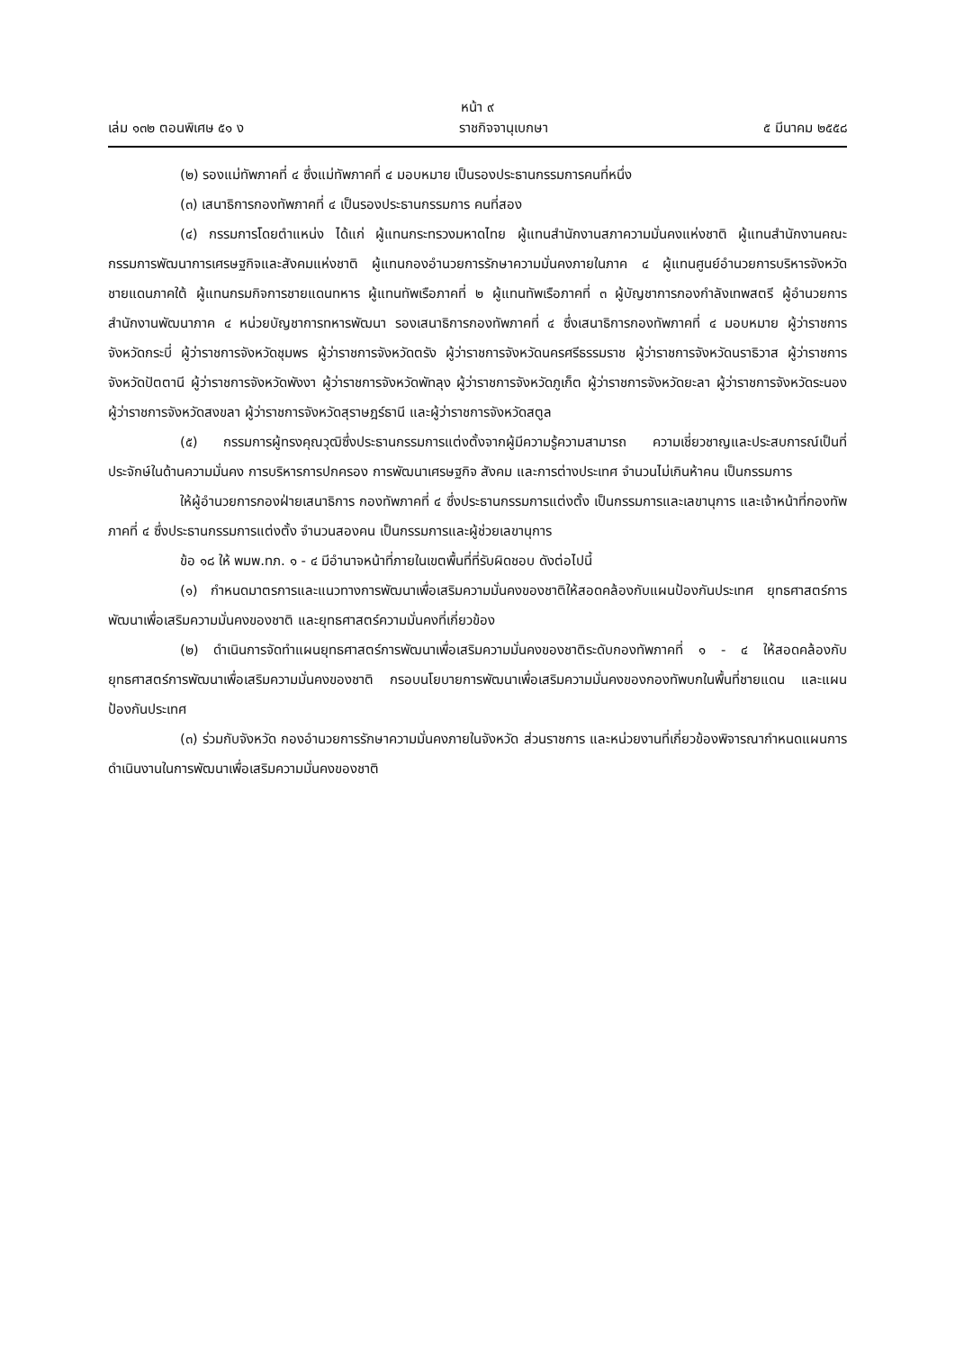หน้า ๙
เล่ม ๑๓๒ ตอนพิเศษ ๕๑ ง ราชกิจจานุเบกษา ๕ มีนาคม ๒๕๕๘
(๒) รองแม่ทัพภาคที่ ๔ ซึ่งแม่ทัพภาคที่ ๔ มอบหมาย เป็นรองประธานกรรมการคนที่หนึ่ง
(๓) เสนาธิการกองทัพภาคที่ ๔ เป็นรองประธานกรรมการ คนที่สอง
(๔) กรรมการโดยตำแหน่ง ได้แก่ ผู้แทนกระทรวงมหาดไทย ผู้แทนสำนักงานสภาความมั่นคงแห่งชาติ ผู้แทนสำนักงานคณะกรรมการพัฒนาการเศรษฐกิจและสังคมแห่งชาติ ผู้แทนกองอำนวยการรักษาความมั่นคงภายในภาค ๔ ผู้แทนศูนย์อำนวยการบริหารจังหวัดชายแดนภาคใต้ ผู้แทนกรมกิจการชายแดนทหาร ผู้แทนทัพเรือภาคที่ ๒ ผู้แทนทัพเรือภาคที่ ๓ ผู้บัญชาการกองกำลังเทพสตรี ผู้อำนวยการสำนักงานพัฒนาภาค ๔ หน่วยบัญชาการทหารพัฒนา รองเสนาธิการกองทัพภาคที่ ๔ ซึ่งเสนาธิการกองทัพภาคที่ ๔ มอบหมาย ผู้ว่าราชการจังหวัดกระบี่ ผู้ว่าราชการจังหวัดชุมพร ผู้ว่าราชการจังหวัดตรัง ผู้ว่าราชการจังหวัดนครศรีธรรมราช ผู้ว่าราชการจังหวัดนราธิวาส ผู้ว่าราชการจังหวัดปัตตานี ผู้ว่าราชการจังหวัดพังงา ผู้ว่าราชการจังหวัดพัทลุง ผู้ว่าราชการจังหวัดภูเก็ต ผู้ว่าราชการจังหวัดยะลา ผู้ว่าราชการจังหวัดระนอง ผู้ว่าราชการจังหวัดสงขลา ผู้ว่าราชการจังหวัดสุราษฎร์ธานี และผู้ว่าราชการจังหวัดสตูล
(๕) กรรมการผู้ทรงคุณวุฒิซึ่งประธานกรรมการแต่งตั้งจากผู้มีความรู้ความสามารถ ความเชี่ยวชาญและประสบการณ์เป็นที่ประจักษ์ในด้านความมั่นคง การบริหารการปกครอง การพัฒนาเศรษฐกิจ สังคม และการต่างประเทศ จำนวนไม่เกินห้าคน เป็นกรรมการ
ให้ผู้อำนวยการกองฝ่ายเสนาธิการ กองทัพภาคที่ ๔ ซึ่งประธานกรรมการแต่งตั้ง เป็นกรรมการและเลขานุการ และเจ้าหน้าที่กองทัพภาคที่ ๔ ซึ่งประธานกรรมการแต่งตั้ง จำนวนสองคน เป็นกรรมการและผู้ช่วยเลขานุการ
ข้อ ๑๘ ให้ พมพ.ทภ. ๑ - ๔ มีอำนาจหน้าที่ภายในเขตพื้นที่ที่รับผิดชอบ ดังต่อไปนี้
(๑) กำหนดมาตรการและแนวทางการพัฒนาเพื่อเสริมความมั่นคงของชาติให้สอดคล้องกับแผนป้องกันประเทศ ยุทธศาสตร์การพัฒนาเพื่อเสริมความมั่นคงของชาติ และยุทธศาสตร์ความมั่นคงที่เกี่ยวข้อง
(๒) ดำเนินการจัดทำแผนยุทธศาสตร์การพัฒนาเพื่อเสริมความมั่นคงของชาติระดับกองทัพภาคที่ ๑ - ๔ ให้สอดคล้องกับยุทธศาสตร์การพัฒนาเพื่อเสริมความมั่นคงของชาติ กรอบนโยบายการพัฒนาเพื่อเสริมความมั่นคงของกองทัพบกในพื้นที่ชายแดน และแผนป้องกันประเทศ
(๓) ร่วมกับจังหวัด กองอำนวยการรักษาความมั่นคงภายในจังหวัด ส่วนราชการ และหน่วยงานที่เกี่ยวข้องพิจารณากำหนดแผนการดำเนินงานในการพัฒนาเพื่อเสริมความมั่นคงของชาติ